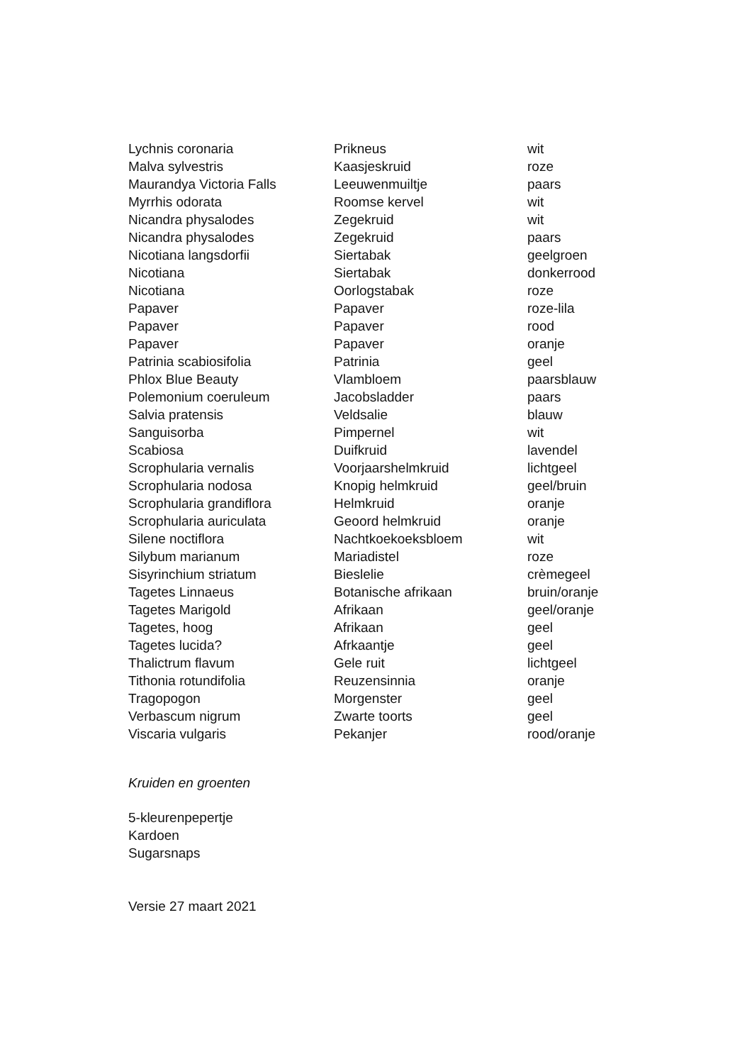| Lychnis coronaria | Prikneus | wit |
| Malva sylvestris | Kaasjeskruid | roze |
| Maurandya Victoria Falls | Leeuwenmuiltje | paars |
| Myrrhis odorata | Roomse kervel | wit |
| Nicandra physalodes | Zegekruid | wit |
| Nicandra physalodes | Zegekruid | paars |
| Nicotiana langsdorfii | Siertabak | geelgroen |
| Nicotiana | Siertabak | donkerrood |
| Nicotiana | Oorlogstabak | roze |
| Papaver | Papaver | roze-lila |
| Papaver | Papaver | rood |
| Papaver | Papaver | oranje |
| Patrinia scabiosifolia | Patrinia | geel |
| Phlox Blue Beauty | Vlambloem | paarsblauw |
| Polemonium coeruleum | Jacobsladder | paars |
| Salvia pratensis | Veldsalie | blauw |
| Sanguisorba | Pimpernel | wit |
| Scabiosa | Duifkruid | lavendel |
| Scrophularia vernalis | Voorjaarshelmkruid | lichtgeel |
| Scrophularia nodosa | Knopig helmkruid | geel/bruin |
| Scrophularia grandiflora | Helmkruid | oranje |
| Scrophularia auriculata | Geoord helmkruid | oranje |
| Silene noctiflora | Nachtkoekoeksbloem | wit |
| Silybum marianum | Mariadistel | roze |
| Sisyrinchium striatum | Bieslelie | crèmegeel |
| Tagetes Linnaeus | Botanische afrikaan | bruin/oranje |
| Tagetes Marigold | Afrikaan | geel/oranje |
| Tagetes, hoog | Afrikaan | geel |
| Tagetes lucida? | Afrkaantje | geel |
| Thalictrum flavum | Gele ruit | lichtgeel |
| Tithonia rotundifolia | Reuzensinnia | oranje |
| Tragopogon | Morgenster | geel |
| Verbascum nigrum | Zwarte toorts | geel |
| Viscaria vulgaris | Pekanjer | rood/oranje |
Kruiden en groenten
5-kleurenpepertje
Kardoen
Sugarsnaps
Versie 27 maart 2021